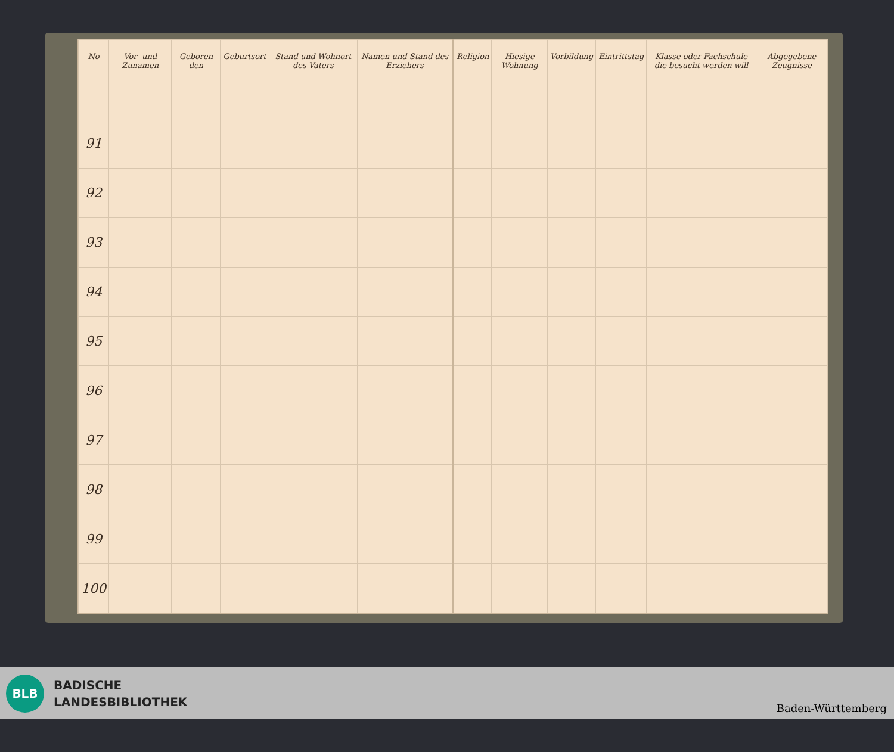| No | Vor- und Zunamen | Geboren den | Geburtsort | Stand und Wohnort des Vaters | Namen und Stand des Erziehers |
| --- | --- | --- | --- | --- | --- |
| 91 | | | | | |
| 92 | | | | | |
| 93 | | | | | |
| 94 | | | | | |
| 95 | | | | | |
| 96 | | | | | |
| 97 | | | | | |
| 98 | | | | | |
| 99 | | | | | |
| 100 | | | | | |
| Religion | Hiesige Wohnung | Vorbildung | Eintrittstag | Klasse oder Fachschule die besucht werden will | Abgegebene Zeugnisse |
| --- | --- | --- | --- | --- | --- |
BLB
BADISCHE
LANDESBIBLIOTHEK
Baden-Württemberg